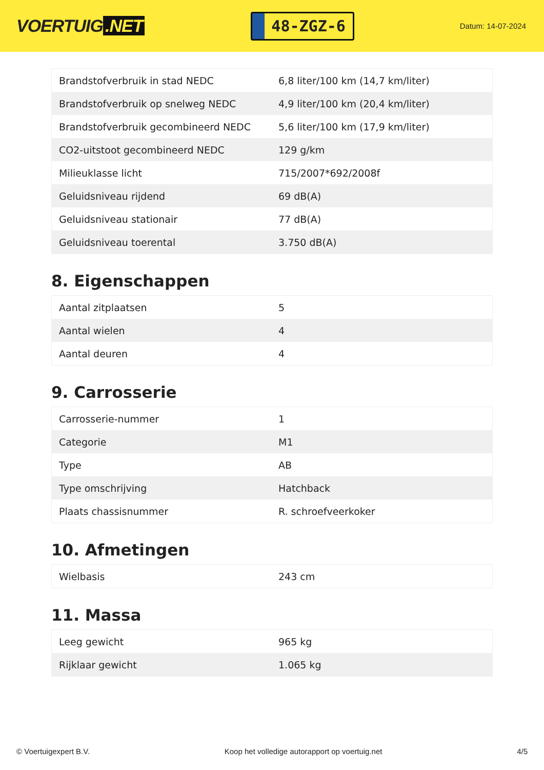VOERTUIG.NET
48-ZGZ-6
Datum: 14-07-2024
| Brandstofverbruik in stad NEDC | 6,8 liter/100 km (14,7 km/liter) |
| Brandstofverbruik op snelweg NEDC | 4,9 liter/100 km (20,4 km/liter) |
| Brandstofverbruik gecombineerd NEDC | 5,6 liter/100 km (17,9 km/liter) |
| CO2-uitstoot gecombineerd NEDC | 129 g/km |
| Milieuklasse licht | 715/2007*692/2008f |
| Geluidsniveau rijdend | 69 dB(A) |
| Geluidsniveau stationair | 77 dB(A) |
| Geluidsniveau toerental | 3.750 dB(A) |
8. Eigenschappen
| Aantal zitplaatsen | 5 |
| Aantal wielen | 4 |
| Aantal deuren | 4 |
9. Carrosserie
| Carrosserie-nummer | 1 |
| Categorie | M1 |
| Type | AB |
| Type omschrijving | Hatchback |
| Plaats chassisnummer | R. schroefveerkoker |
10. Afmetingen
| Wielbasis | 243 cm |
11. Massa
| Leeg gewicht | 965 kg |
| Rijklaar gewicht | 1.065 kg |
© Voertuigexpert B.V. Koop het volledige autorapport op voertuig.net 4/5